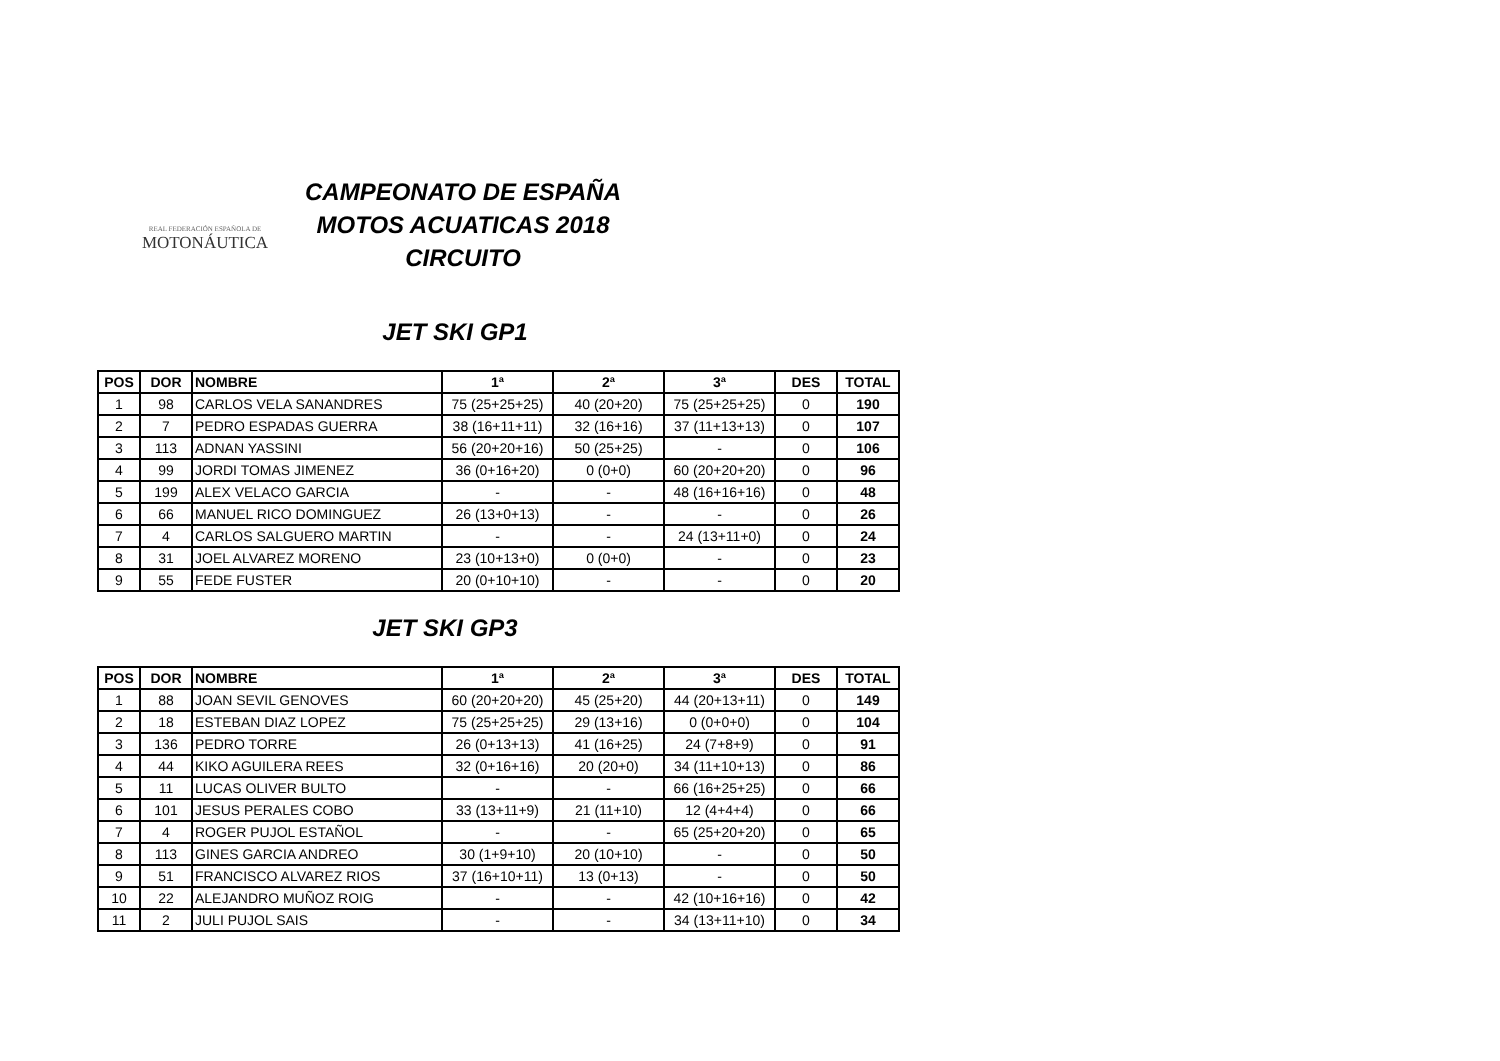REAL FEDERACIÓN ESPAÑOLA DE
MOTONÁUTICA
CAMPEONATO DE ESPAÑA
MOTOS ACUATICAS 2018
CIRCUITO
JET SKI GP1
| POS | DOR | NOMBRE | 1ª | 2ª | 3ª | DES | TOTAL |
| --- | --- | --- | --- | --- | --- | --- | --- |
| 1 | 98 | CARLOS VELA SANANDRES | 75 (25+25+25) | 40 (20+20) | 75 (25+25+25) | 0 | 190 |
| 2 | 7 | PEDRO ESPADAS GUERRA | 38 (16+11+11) | 32 (16+16) | 37 (11+13+13) | 0 | 107 |
| 3 | 113 | ADNAN YASSINI | 56 (20+20+16) | 50 (25+25) | - | 0 | 106 |
| 4 | 99 | JORDI TOMAS JIMENEZ | 36 (0+16+20) | 0 (0+0) | 60 (20+20+20) | 0 | 96 |
| 5 | 199 | ALEX VELACO GARCIA | - | - | 48 (16+16+16) | 0 | 48 |
| 6 | 66 | MANUEL RICO DOMINGUEZ | 26 (13+0+13) | - | - | 0 | 26 |
| 7 | 4 | CARLOS SALGUERO MARTIN | - | - | 24 (13+11+0) | 0 | 24 |
| 8 | 31 | JOEL ALVAREZ MORENO | 23 (10+13+0) | 0 (0+0) | - | 0 | 23 |
| 9 | 55 | FEDE FUSTER | 20 (0+10+10) | - | - | 0 | 20 |
JET SKI GP3
| POS | DOR | NOMBRE | 1ª | 2ª | 3ª | DES | TOTAL |
| --- | --- | --- | --- | --- | --- | --- | --- |
| 1 | 88 | JOAN SEVIL GENOVES | 60 (20+20+20) | 45 (25+20) | 44 (20+13+11) | 0 | 149 |
| 2 | 18 | ESTEBAN DIAZ LOPEZ | 75 (25+25+25) | 29 (13+16) | 0 (0+0+0) | 0 | 104 |
| 3 | 136 | PEDRO TORRE | 26 (0+13+13) | 41 (16+25) | 24 (7+8+9) | 0 | 91 |
| 4 | 44 | KIKO AGUILERA REES | 32 (0+16+16) | 20 (20+0) | 34 (11+10+13) | 0 | 86 |
| 5 | 11 | LUCAS OLIVER BULTO | - | - | 66 (16+25+25) | 0 | 66 |
| 6 | 101 | JESUS PERALES COBO | 33 (13+11+9) | 21 (11+10) | 12 (4+4+4) | 0 | 66 |
| 7 | 4 | ROGER PUJOL ESTAÑOL | - | - | 65 (25+20+20) | 0 | 65 |
| 8 | 113 | GINES GARCIA ANDREO | 30 (1+9+10) | 20 (10+10) | - | 0 | 50 |
| 9 | 51 | FRANCISCO ALVAREZ RIOS | 37 (16+10+11) | 13 (0+13) | - | 0 | 50 |
| 10 | 22 | ALEJANDRO MUÑOZ ROIG | - | - | 42 (10+16+16) | 0 | 42 |
| 11 | 2 | JULI PUJOL SAIS | - | - | 34 (13+11+10) | 0 | 34 |